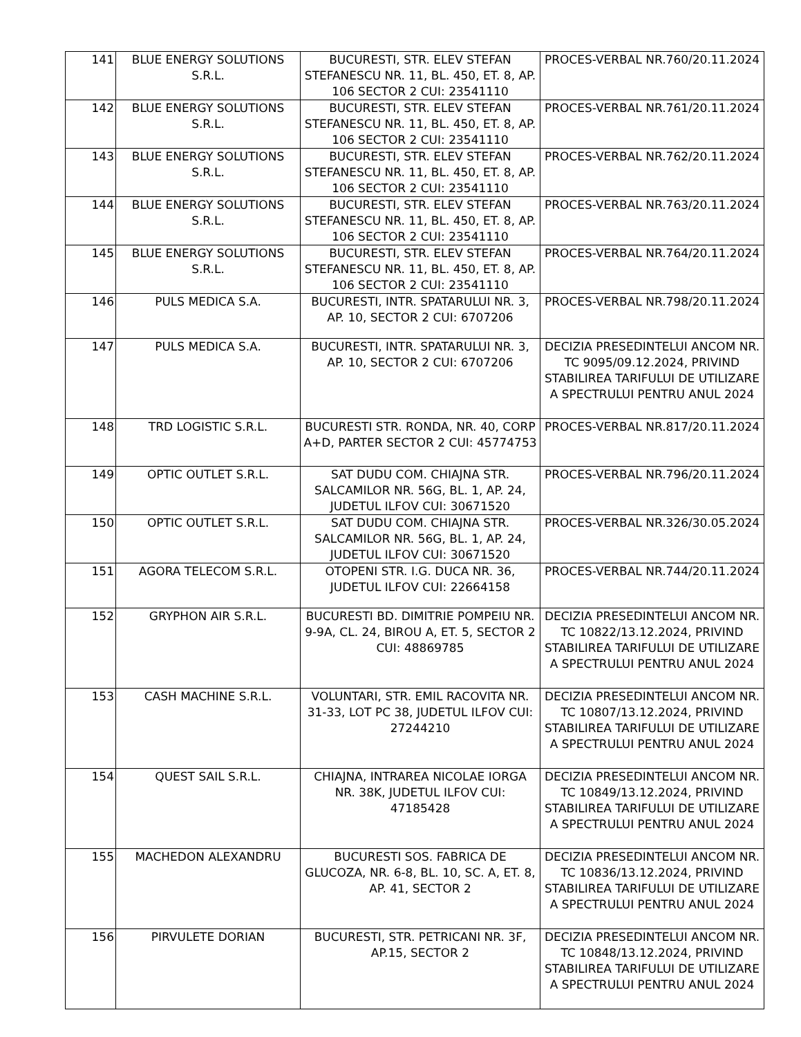| 141 | BLUE ENERGY SOLUTIONS S.R.L. | BUCURESTI, STR. ELEV STEFAN STEFANESCU NR. 11, BL. 450, ET. 8, AP. 106 SECTOR 2 CUI: 23541110 | PROCES-VERBAL NR.760/20.11.2024 |
| 142 | BLUE ENERGY SOLUTIONS S.R.L. | BUCURESTI, STR. ELEV STEFAN STEFANESCU NR. 11, BL. 450, ET. 8, AP. 106 SECTOR 2 CUI: 23541110 | PROCES-VERBAL NR.761/20.11.2024 |
| 143 | BLUE ENERGY SOLUTIONS S.R.L. | BUCURESTI, STR. ELEV STEFAN STEFANESCU NR. 11, BL. 450, ET. 8, AP. 106 SECTOR 2 CUI: 23541110 | PROCES-VERBAL NR.762/20.11.2024 |
| 144 | BLUE ENERGY SOLUTIONS S.R.L. | BUCURESTI, STR. ELEV STEFAN STEFANESCU NR. 11, BL. 450, ET. 8, AP. 106 SECTOR 2 CUI: 23541110 | PROCES-VERBAL NR.763/20.11.2024 |
| 145 | BLUE ENERGY SOLUTIONS S.R.L. | BUCURESTI, STR. ELEV STEFAN STEFANESCU NR. 11, BL. 450, ET. 8, AP. 106 SECTOR 2 CUI: 23541110 | PROCES-VERBAL NR.764/20.11.2024 |
| 146 | PULS MEDICA S.A. | BUCURESTI, INTR. SPATARULUI NR. 3, AP. 10, SECTOR 2 CUI: 6707206 | PROCES-VERBAL NR.798/20.11.2024 |
| 147 | PULS MEDICA S.A. | BUCURESTI, INTR. SPATARULUI NR. 3, AP. 10, SECTOR 2 CUI: 6707206 | DECIZIA PRESEDINTELUI ANCOM NR. TC 9095/09.12.2024, PRIVIND STABILIREA TARIFULUI DE UTILIZARE A SPECTRULUI PENTRU ANUL 2024 |
| 148 | TRD LOGISTIC S.R.L. | BUCURESTI STR. RONDA, NR. 40, CORP A+D, PARTER SECTOR 2 CUI: 45774753 | PROCES-VERBAL NR.817/20.11.2024 |
| 149 | OPTIC OUTLET S.R.L. | SAT DUDU COM. CHIAJNA STR. SALCAMILOR NR. 56G, BL. 1, AP. 24, JUDETUL ILFOV CUI: 30671520 | PROCES-VERBAL NR.796/20.11.2024 |
| 150 | OPTIC OUTLET S.R.L. | SAT DUDU COM. CHIAJNA STR. SALCAMILOR NR. 56G, BL. 1, AP. 24, JUDETUL ILFOV CUI: 30671520 | PROCES-VERBAL NR.326/30.05.2024 |
| 151 | AGORA TELECOM S.R.L. | OTOPENI STR. I.G. DUCA NR. 36, JUDETUL ILFOV CUI: 22664158 | PROCES-VERBAL NR.744/20.11.2024 |
| 152 | GRYPHON AIR S.R.L. | BUCURESTI BD. DIMITRIE POMPEIU NR. 9-9A, CL. 24, BIROU A, ET. 5, SECTOR 2 CUI: 48869785 | DECIZIA PRESEDINTELUI ANCOM NR. TC 10822/13.12.2024, PRIVIND STABILIREA TARIFULUI DE UTILIZARE A SPECTRULUI PENTRU ANUL 2024 |
| 153 | CASH MACHINE S.R.L. | VOLUNTARI, STR. EMIL RACOVITA NR. 31-33, LOT PC 38, JUDETUL ILFOV CUI: 27244210 | DECIZIA PRESEDINTELUI ANCOM NR. TC 10807/13.12.2024, PRIVIND STABILIREA TARIFULUI DE UTILIZARE A SPECTRULUI PENTRU ANUL 2024 |
| 154 | QUEST SAIL S.R.L. | CHIAJNA, INTRAREA NICOLAE IORGA NR. 38K, JUDETUL ILFOV CUI: 47185428 | DECIZIA PRESEDINTELUI ANCOM NR. TC 10849/13.12.2024, PRIVIND STABILIREA TARIFULUI DE UTILIZARE A SPECTRULUI PENTRU ANUL 2024 |
| 155 | MACHEDON ALEXANDRU | BUCURESTI SOS. FABRICA DE GLUCOZA, NR. 6-8, BL. 10, SC. A, ET. 8, AP. 41, SECTOR 2 | DECIZIA PRESEDINTELUI ANCOM NR. TC 10836/13.12.2024, PRIVIND STABILIREA TARIFULUI DE UTILIZARE A SPECTRULUI PENTRU ANUL 2024 |
| 156 | PIRVULETE DORIAN | BUCURESTI, STR. PETRICANI NR. 3F, AP.15, SECTOR 2 | DECIZIA PRESEDINTELUI ANCOM NR. TC 10848/13.12.2024, PRIVIND STABILIREA TARIFULUI DE UTILIZARE A SPECTRULUI PENTRU ANUL 2024 |